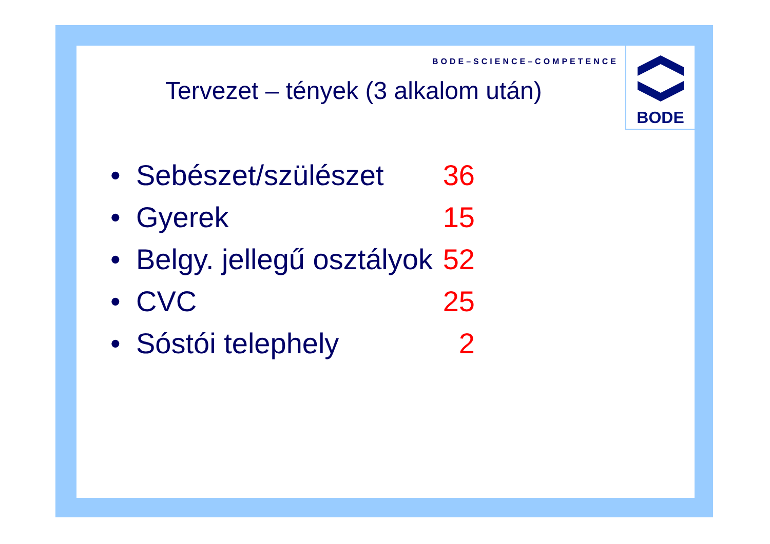BODE–SCIENCE–COMPETENCE
BODE
Tervezet – tények (3 alkalom után)
• Sebészet/szülészet 36
• Gyerek 15
• Belgy. jellegű osztályok 52
• CVC 25
• Sóstói telephely 2